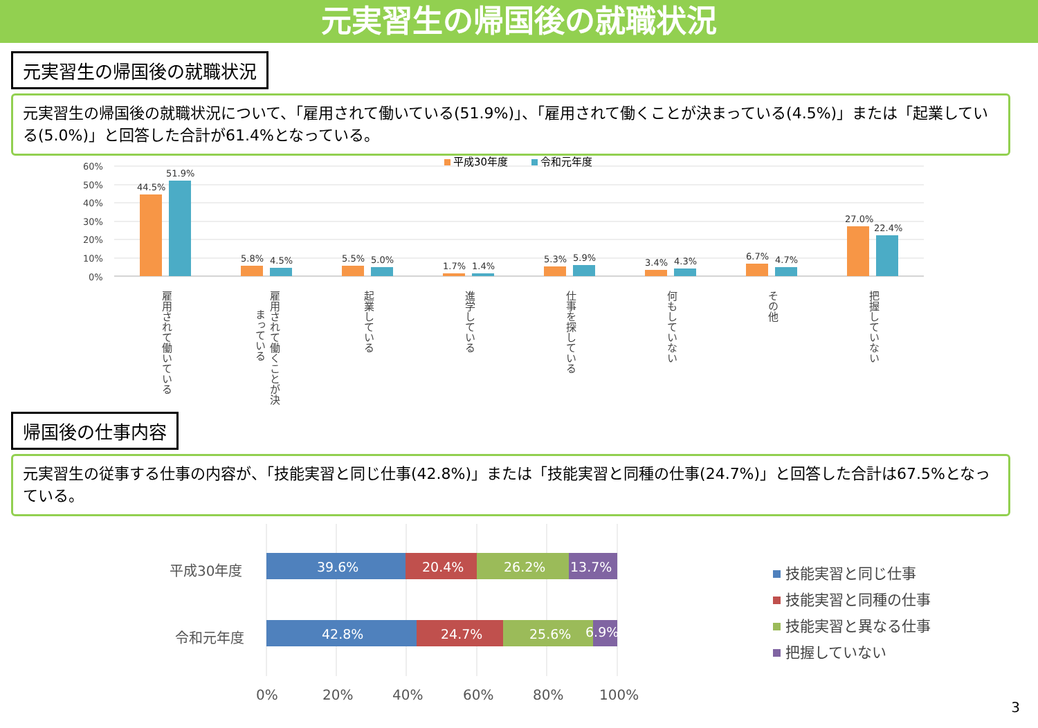元実習生の帰国後の就職状況
元実習生の帰国後の就職状況
元実習生の帰国後の就職状況について、「雇用されて働いている(51.9%)」、「雇用されて働くことが決まっている(4.5%)」または「起業している(5.0%)」と回答した合計が61.4%となっている。
60%
50%
40%
30%
20%
10%
0%
平成30年度
令和元年度
44.5%
51.9%
5.8%
4.5%
5.5%
5.0%
1.7%
1.4%
5.3%
5.9%
3.4%
4.3%
6.7%
4.7%
27.0%
22.4%
雇用されて働いている
雇用されて働くことが決
まっている
起業している
進学している
仕事を探している
何もしていない
その他
把握していない
帰国後の仕事内容
元実習生の従事する仕事の内容が、「技能実習と同じ仕事(42.8%)」または「技能実習と同種の仕事(24.7%)」と回答した合計は67.5%となっている。
平成30年度
令和元年度
0%
20%
40%
60%
80%
100%
39.6%
20.4%
26.2%
13.7%
42.8%
24.7%
25.6%
6.9%
技能実習と同じ仕事
技能実習と同種の仕事
技能実習と異なる仕事
把握していない
3